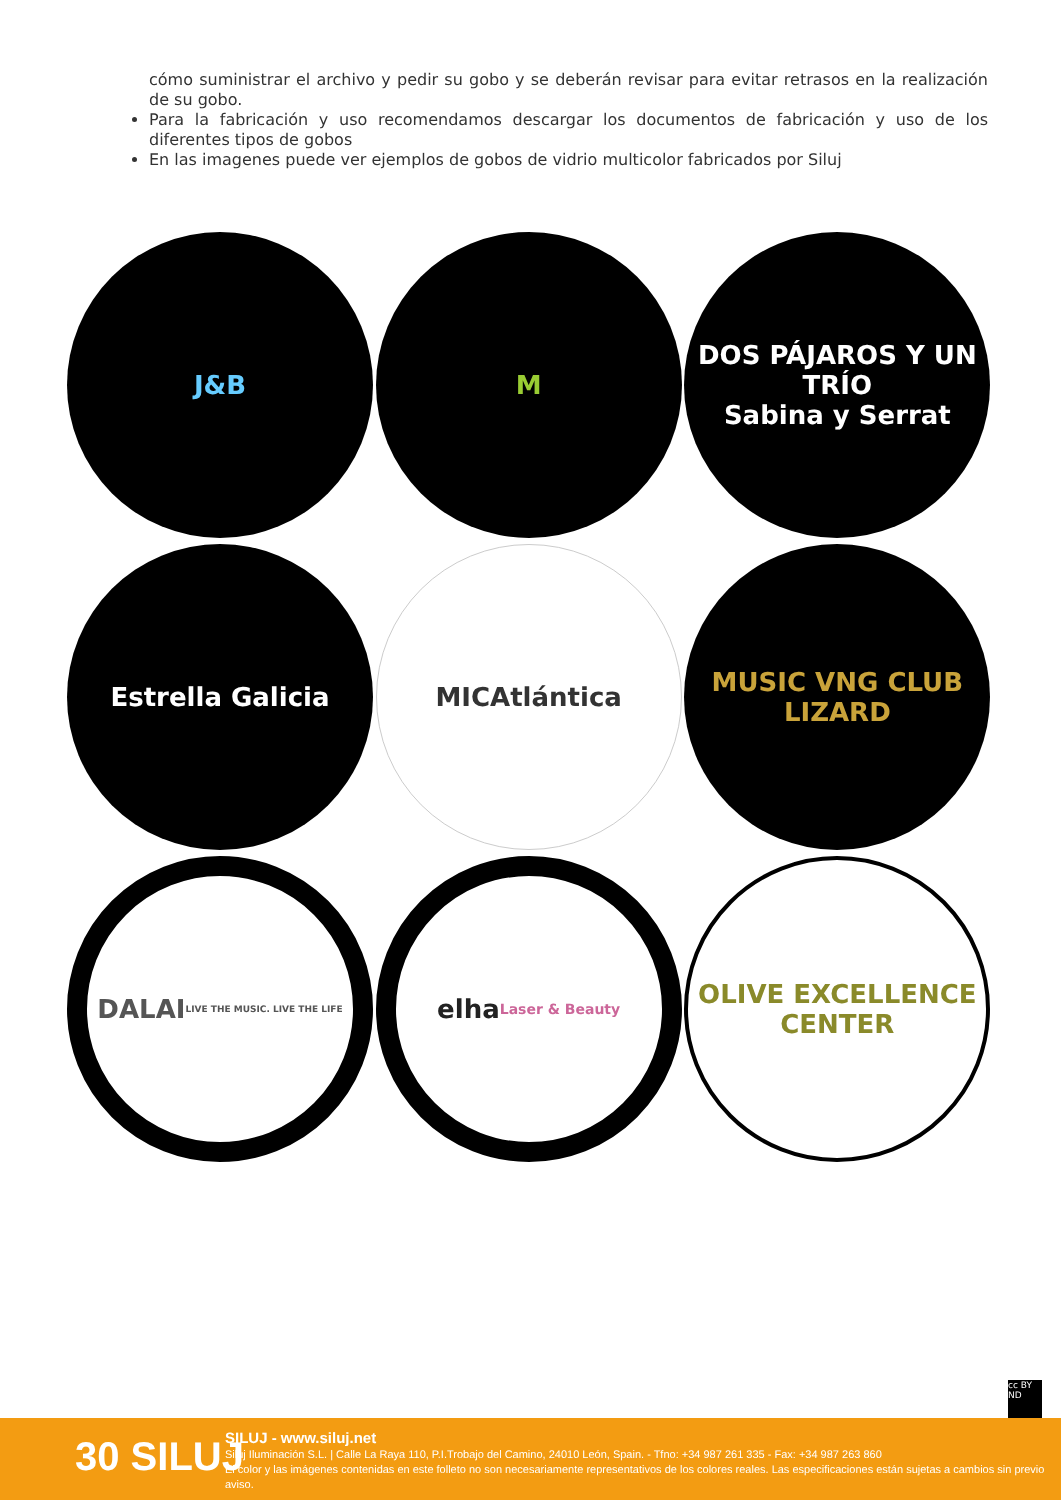cómo suministrar el archivo y pedir su gobo y se deberán revisar para evitar retrasos en la realización de su gobo.
Para la fabricación y uso recomendamos descargar los documentos de fabricación y uso de los diferentes tipos de gobos
En las imagenes puede ver ejemplos de gobos de vidrio multicolor fabricados por Siluj
J&B
M
DOS PÁJAROS Y UN TRÍO
Sabina y Serrat
Estrella Galicia
MICAtlántica
MUSIC VNG CLUB
LIZARD
DALAI
LIVE THE MUSIC. LIVE THE LIFE
elha
Laser & Beauty
OLIVE EXCELLENCE CENTER
cc BY ND
30 SILUJ
SILUJ - www.siluj.net
Siluj Iluminación S.L. | Calle La Raya 110, P.I.Trobajo del Camino, 24010 León, Spain. - Tfno: +34 987 261 335 - Fax: +34 987 263 860
El color y las imágenes contenidas en este folleto no son necesariamente representativos de los colores reales. Las especificaciones están sujetas a cambios sin previo aviso.